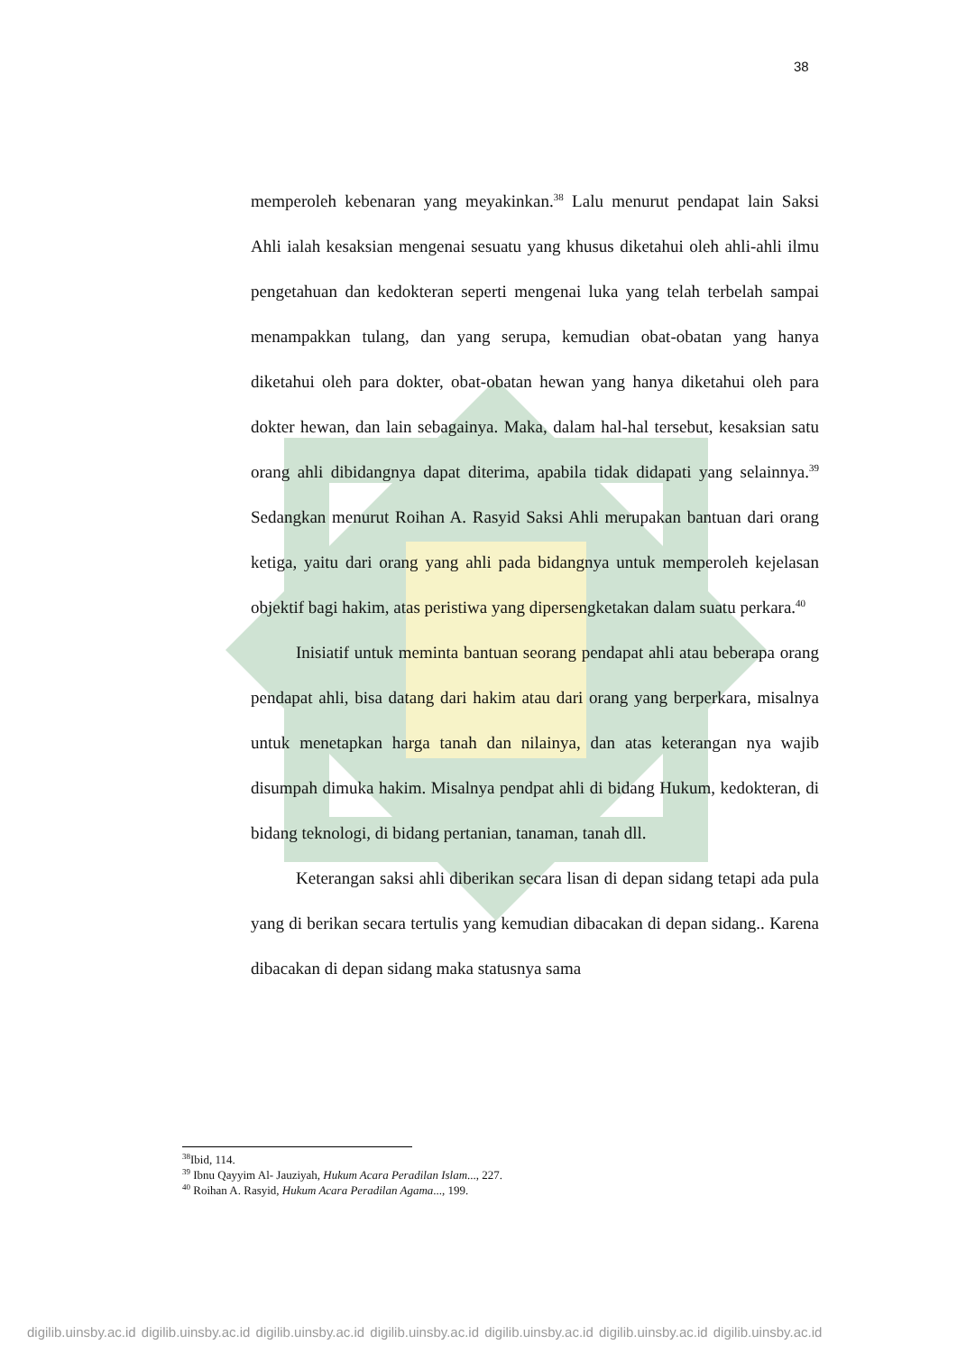38
memperoleh kebenaran yang meyakinkan.<sup>38</sup> Lalu menurut pendapat lain Saksi Ahli ialah kesaksian mengenai sesuatu yang khusus diketahui oleh ahli-ahli ilmu pengetahuan dan kedokteran seperti mengenai luka yang telah terbelah sampai menampakkan tulang, dan yang serupa, kemudian obat-obatan yang hanya diketahui oleh para dokter, obat-obatan hewan yang hanya diketahui oleh para dokter hewan, dan lain sebagainya. Maka, dalam hal-hal tersebut, kesaksian satu orang ahli dibidangnya dapat diterima, apabila tidak didapati yang selainnya.<sup>39</sup> Sedangkan menurut Roihan A. Rasyid Saksi Ahli merupakan bantuan dari orang ketiga, yaitu dari orang yang ahli pada bidangnya untuk memperoleh kejelasan objektif bagi hakim, atas peristiwa yang dipersengketakan dalam suatu perkara.<sup>40</sup>
Inisiatif untuk meminta bantuan seorang pendapat ahli atau beberapa orang pendapat ahli, bisa datang dari hakim atau dari orang yang berperkara, misalnya untuk menetapkan harga tanah dan nilainya, dan atas keterangan nya wajib disumpah dimuka hakim. Misalnya pendpat ahli di bidang Hukum, kedokteran, di bidang teknologi, di bidang pertanian, tanaman, tanah dll.
Keterangan saksi ahli diberikan secara lisan di depan sidang tetapi ada pula yang di berikan secara tertulis yang kemudian dibacakan di depan sidang.. Karena dibacakan di depan sidang maka statusnya sama
<sup>38</sup> Ibid, 114.
<sup>39</sup> Ibnu Qayyim Al- Jauziyah, Hukum Acara Peradilan Islam..., 227.
<sup>40</sup> Roihan A. Rasyid, Hukum Acara Peradilan Agama..., 199.
digilib.uinsby.ac.id digilib.uinsby.ac.id digilib.uinsby.ac.id digilib.uinsby.ac.id digilib.uinsby.ac.id digilib.uinsby.ac.id digilib.uinsby.ac.id